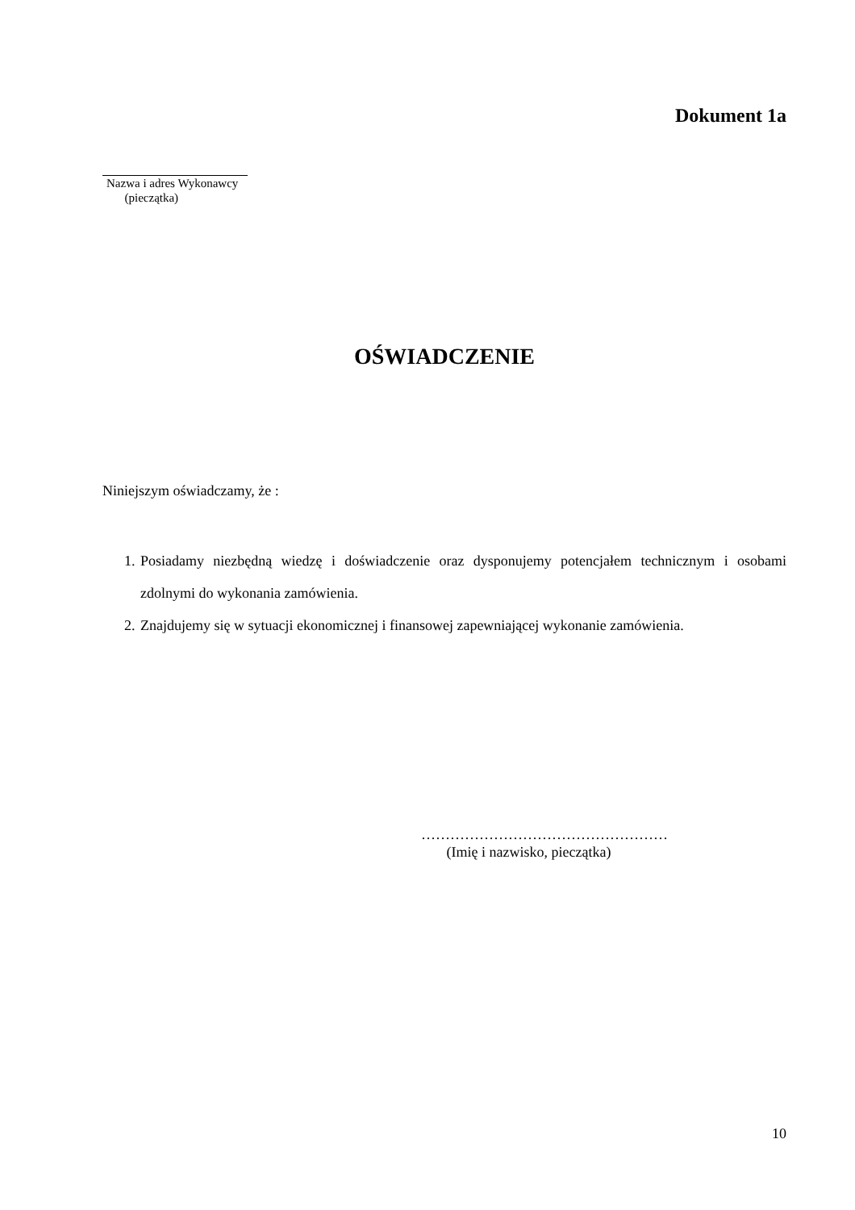Dokument 1a
Nazwa i adres Wykonawcy
(pieczątka)
OŚWIADCZENIE
Niniejszym oświadczamy, że :
1. Posiadamy niezbędną wiedzę i doświadczenie oraz dysponujemy potencjałem technicznym i osobami zdolnymi do wykonania zamówienia.
2. Znajdujemy się w sytuacji ekonomicznej i finansowej zapewniającej wykonanie zamówienia.
……………………………………………
(Imię i nazwisko, pieczątka)
10